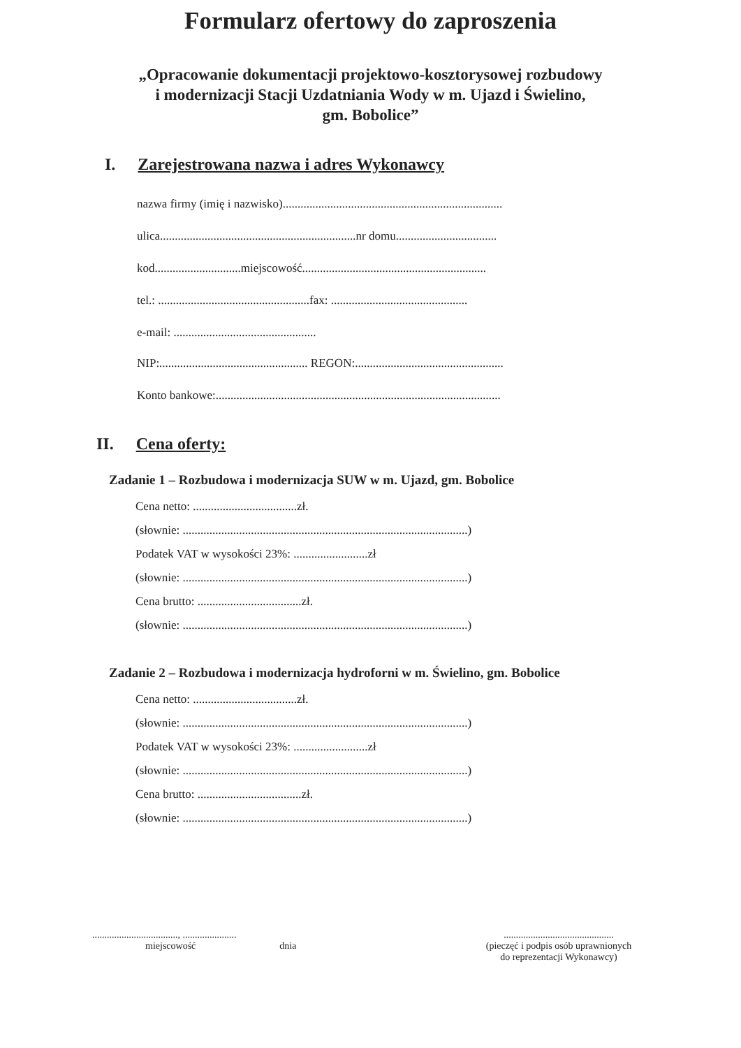Formularz ofertowy do zaproszenia
„Opracowanie dokumentacji projektowo-kosztorysowej rozbudowy
i modernizacji Stacji Uzdatniania Wody w m. Ujazd i Świelino,
gm. Bobolice”
I. Zarejestrowana nazwa i adres Wykonawcy
nazwa firmy (imię i nazwisko)..........................................................................
ulica..................................................................nr domu..................................
kod.............................miejscowość..............................................................
tel.: ...................................................fax: ..............................................
e-mail: ................................................
NIP:.................................................. REGON:..................................................
Konto bankowe:................................................................................................
II. Cena oferty:
Zadanie 1 – Rozbudowa i modernizacja SUW w m. Ujazd, gm. Bobolice
Cena netto: ...................................zł.
(słownie: ................................................................................................)
Podatek VAT w wysokości 23%: .........................zł
(słownie: ................................................................................................)
Cena brutto: ...................................zł.
(słownie: ................................................................................................)
Zadanie 2 – Rozbudowa i modernizacja hydroforni w m. Świelino, gm. Bobolice
Cena netto: ...................................zł.
(słownie: ................................................................................................)
Podatek VAT w wysokości 23%: .........................zł
(słownie: ................................................................................................)
Cena brutto: ...................................zł.
(słownie: ................................................................................................)
..................................., ......................
miejscowość dnia
.............................................
(pieczęć i podpis osób uprawnionych
do reprezentacji Wykonawcy)